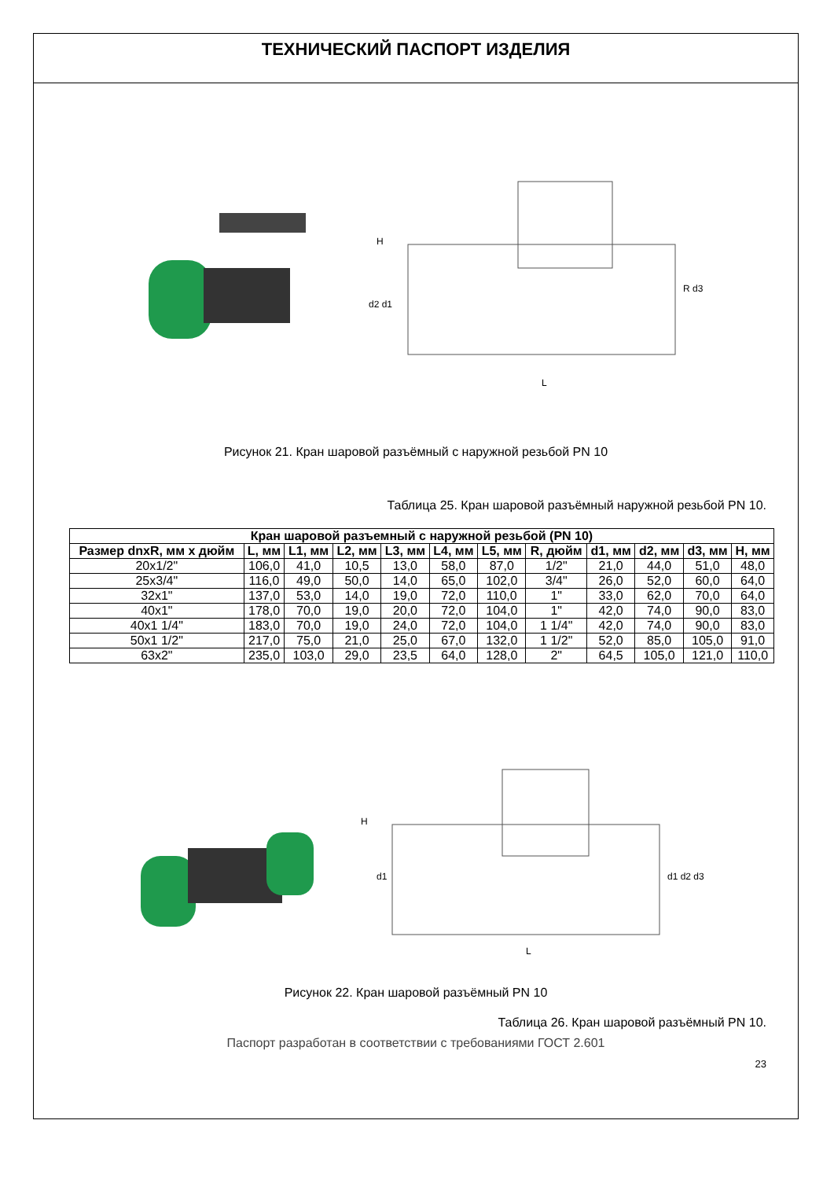ТЕХНИЧЕСКИЙ ПАСПОРТ ИЗДЕЛИЯ
H
d2 d1
R d3
L
Рисунок 21. Кран шаровой разъёмный с наружной резьбой PN 10
Таблица 25. Кран шаровой разъёмный наружной резьбой PN 10.
| Кран шаровой разъемный с наружной резьбой (PN 10) | | | | | | | | | | | |
| --- | --- | --- | --- | --- | --- | --- | --- | --- | --- | --- | --- |
| Размер dnxR, мм х дюйм | L, мм | L1, мм | L2, мм | L3, мм | L4, мм | L5, мм | R, дюйм | d1, мм | d2, мм | d3, мм | H, мм |
| 20x1/2" | 106,0 | 41,0 | 10,5 | 13,0 | 58,0 | 87,0 | 1/2" | 21,0 | 44,0 | 51,0 | 48,0 |
| 25x3/4" | 116,0 | 49,0 | 50,0 | 14,0 | 65,0 | 102,0 | 3/4" | 26,0 | 52,0 | 60,0 | 64,0 |
| 32x1" | 137,0 | 53,0 | 14,0 | 19,0 | 72,0 | 110,0 | 1" | 33,0 | 62,0 | 70,0 | 64,0 |
| 40x1" | 178,0 | 70,0 | 19,0 | 20,0 | 72,0 | 104,0 | 1" | 42,0 | 74,0 | 90,0 | 83,0 |
| 40x1 1/4" | 183,0 | 70,0 | 19,0 | 24,0 | 72,0 | 104,0 | 1 1/4" | 42,0 | 74,0 | 90,0 | 83,0 |
| 50x1 1/2" | 217,0 | 75,0 | 21,0 | 25,0 | 67,0 | 132,0 | 1 1/2" | 52,0 | 85,0 | 105,0 | 91,0 |
| 63x2" | 235,0 | 103,0 | 29,0 | 23,5 | 64,0 | 128,0 | 2" | 64,5 | 105,0 | 121,0 | 110,0 |
H
d1
d1 d2 d3
L
Рисунок 22. Кран шаровой разъёмный PN 10
Таблица 26. Кран шаровой разъёмный PN 10.
Паспорт разработан в соответствии с требованиями ГОСТ 2.601
23